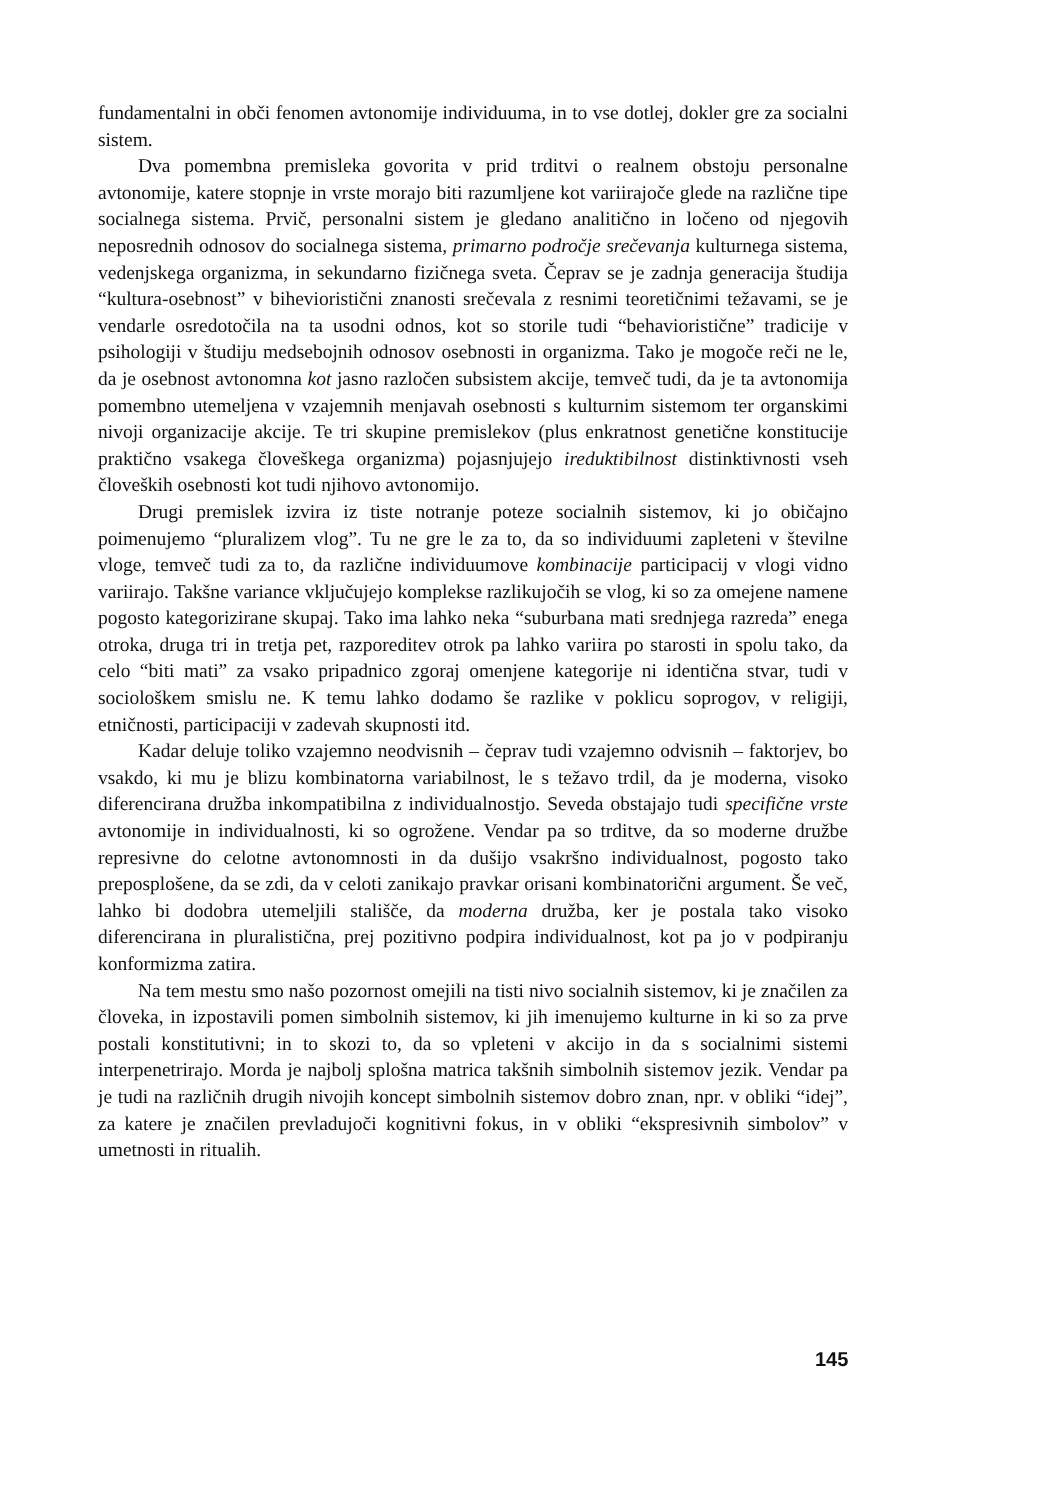fundamentalni in obči fenomen avtonomije individuuma, in to vse dotlej, dokler gre za socialni sistem.
Dva pomembna premisleka govorita v prid trditvi o realnem obstoju personalne avtonomije, katere stopnje in vrste morajo biti razumljene kot variirajoče glede na različne tipe socialnega sistema. Prvič, personalni sistem je gledano analitično in ločeno od njegovih neposrednih odnosov do socialnega sistema, primarno področje srečevanja kulturnega sistema, vedenjskega organizma, in sekundarno fizičnega sveta. Čeprav se je zadnja generacija študija “kultura-osebnost” v bihevioristični znanosti srečevala z resnimi teoretičnimi težavami, se je vendarle osredotočila na ta usodni odnos, kot so storile tudi “behavioristične” tradicije v psihologiji v študiju medsebojnih odnosov osebnosti in organizma. Tako je mogoče reči ne le, da je osebnost avtonomna kot jasno razločen subsistem akcije, temveč tudi, da je ta avtonomija pomembno utemeljena v vzajemnih menjavah osebnosti s kulturnim sistemom ter organskimi nivoji organizacije akcije. Te tri skupine premislekov (plus enkratnost genetične konstitucije praktično vsakega človeškega organizma) pojasnjujejo ireduktibilnost distinktivnosti vseh človeških osebnosti kot tudi njihovo avtonomijo.
Drugi premislek izvira iz tiste notranje poteze socialnih sistemov, ki jo običajno poimenujemo “pluralizem vlog”. Tu ne gre le za to, da so individuumi zapleteni v številne vloge, temveč tudi za to, da različne individuumove kombinacije participacij v vlogi vidno variirajo. Takšne variance vključujejo komplekse razlikujočih se vlog, ki so za omejene namene pogosto kategorizirane skupaj. Tako ima lahko neka “suburbana mati srednjega razreda” enega otroka, druga tri in tretja pet, razporeditev otrok pa lahko variira po starosti in spolu tako, da celo “biti mati” za vsako pripadnico zgoraj omenjene kategorije ni identična stvar, tudi v sociološkem smislu ne. K temu lahko dodamo še razlike v poklicu soprogov, v religiji, etničnosti, participaciji v zadevah skupnosti itd.
Kadar deluje toliko vzajemno neodvisnih – čeprav tudi vzajemno odvisnih – faktorjev, bo vsakdo, ki mu je blizu kombinatorna variabilnost, le s težavo trdil, da je moderna, visoko diferencirana družba inkompatibilna z individualnostjo. Seveda obstajajo tudi specifične vrste avtonomije in individualnosti, ki so ogrožene. Vendar pa so trditve, da so moderne družbe represivne do celotne avtonomnosti in da dušijo vsakršno individualnost, pogosto tako preposplošene, da se zdi, da v celoti zanikajo pravkar orisani kombinatorični argument. Še več, lahko bi dodobra utemeljili stališče, da moderna družba, ker je postala tako visoko diferencirana in pluralistična, prej pozitivno podpira individualnost, kot pa jo v podpiranju konformizma zatira.
Na tem mestu smo našo pozornost omejili na tisti nivo socialnih sistemov, ki je značilen za človeka, in izpostavili pomen simbolnih sistemov, ki jih imenujemo kulturne in ki so za prve postali konstitutivni; in to skozi to, da so vpleteni v akcijo in da s socialnimi sistemi interpenetrirajo. Morda je najbolj splošna matrica takšnih simbolnih sistemov jezik. Vendar pa je tudi na različnih drugih nivojih koncept simbolnih sistemov dobro znan, npr. v obliki “idej”, za katere je značilen prevladujoči kognitivni fokus, in v obliki “ekspresivnih simbolov” v umetnosti in ritualih.
145